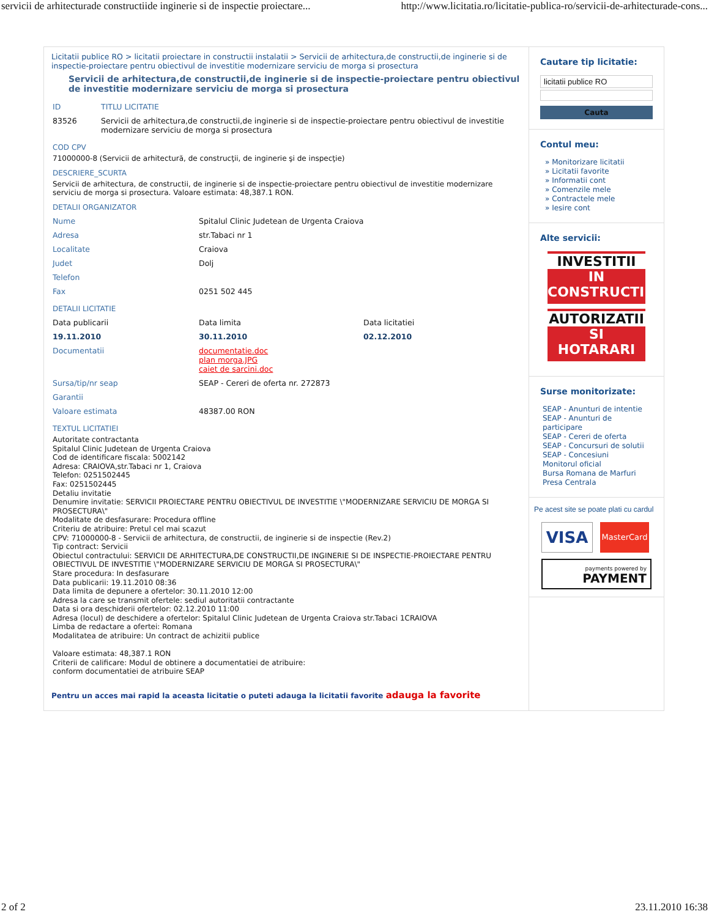servicii de arhitecturade constructiide inginerie si de inspectie proiectare... http://www.licitatia.ro/licitatie-publica-ro/servicii-de-arhitecturade-cons...
Licitatii publice RO > licitatii proiectare in constructii instalatii > Servicii de arhitectura,de constructii,de inginerie si de inspectie-proiectare pentru obiectivul de investitie modernizare serviciu de morga si prosectura
Servicii de arhitectura,de constructii,de inginerie si de inspectie-proiectare pentru obiectivul de investitie modernizare serviciu de morga si prosectura
| ID | TITLU LICITATIE |
| 83526 | Servicii de arhitectura,de constructii,de inginerie si de inspectie-proiectare pentru obiectivul de investitie modernizare serviciu de morga si prosectura |
COD CPV
71000000-8 (Servicii de arhitectură, de construcţii, de inginerie şi de inspecţie)
DESCRIERE_SCURTA
Servicii de arhitectura, de constructii, de inginerie si de inspectie-proiectare pentru obiectivul de investitie modernizare serviciu de morga si prosectura. Valoare estimata: 48,387.1 RON.
DETALII ORGANIZATOR
| Nume | Spitalul Clinic Judetean de Urgenta Craiova |
| Adresa | str.Tabaci nr 1 |
| Localitate | Craiova |
| Judet | Dolj |
| Telefon | |
| Fax | 0251 502 445 |
DETALII LICITATIE
| Data publicarii | Data limita | Data licitatiei |
| 19.11.2010 | 30.11.2010 | 02.12.2010 |
| Documentatii | documentatie.doc plan morga.JPG caiet de sarcini.doc | |
| Sursa/tip/nr seap | SEAP - Cereri de oferta nr. 272873 | |
| Garantii | | |
| Valoare estimata | 48387.00 RON | |
TEXTUL LICITATIEI
Autoritate contractanta
Spitalul Clinic Judetean de Urgenta Craiova
Cod de identificare fiscala: 5002142
Adresa: CRAIOVA,str.Tabaci nr 1, Craiova
Telefon: 0251502445
Fax: 0251502445
Detaliu invitatie
Denumire invitatie: SERVICII PROIECTARE PENTRU OBIECTIVUL DE INVESTITIE \"MODERNIZARE SERVICIU DE MORGA SI PROSECTURA\"
Modalitate de desfasurare: Procedura offline
Criteriu de atribuire: Pretul cel mai scazut
CPV: 71000000-8 - Servicii de arhitectura, de constructii, de inginerie si de inspectie (Rev.2)
Tip contract: Servicii
Obiectul contractului: SERVICII DE ARHITECTURA,DE CONSTRUCTII,DE INGINERIE SI DE INSPECTIE-PROIECTARE PENTRU OBIECTIVUL DE INVESTITIE \"MODERNIZARE SERVICIU DE MORGA SI PROSECTURA\"
Stare procedura: In desfasurare
Data publicarii: 19.11.2010 08:36
Data limita de depunere a ofertelor: 30.11.2010 12:00
Adresa la care se transmit ofertele: sediul autoritatii contractante
Data si ora deschiderii ofertelor: 02.12.2010 11:00
Adresa (locul) de deschidere a ofertelor: Spitalul Clinic Judetean de Urgenta Craiova str.Tabaci 1CRAIOVA
Limba de redactare a ofertei: Romana
Modalitatea de atribuire: Un contract de achizitii publice
Valoare estimata: 48,387.1 RON
Criterii de calificare: Modul de obtinere a documentatiei de atribuire:
conform documentatiei de atribuire SEAP
Pentru un acces mai rapid la aceasta licitatie o puteti adauga la licitatii favorite adauga la favorite
Cautare tip licitatie:
licitatii publice RO
Cauta
Contul meu:
» Monitorizare licitatii
» Licitatii favorite
» Informatii cont
» Comenzile mele
» Contractele mele
» Iesire cont
Alte servicii:
INVESTITII
IN
CONSTRUCTII
AUTORIZATII
SI
HOTARARI
Surse monitorizate:
SEAP - Anunturi de intentie
SEAP - Anunturi de participare
SEAP - Cereri de oferta
SEAP - Concursuri de solutii
SEAP - Concesiuni
Monitorul oficial
Bursa Romana de Marfuri
Presa Centrala
Pe acest site se poate plati cu cardul
VISA
MasterCard
payments powered by
PAYMENT
2 of 2 23.11.2010 16:38